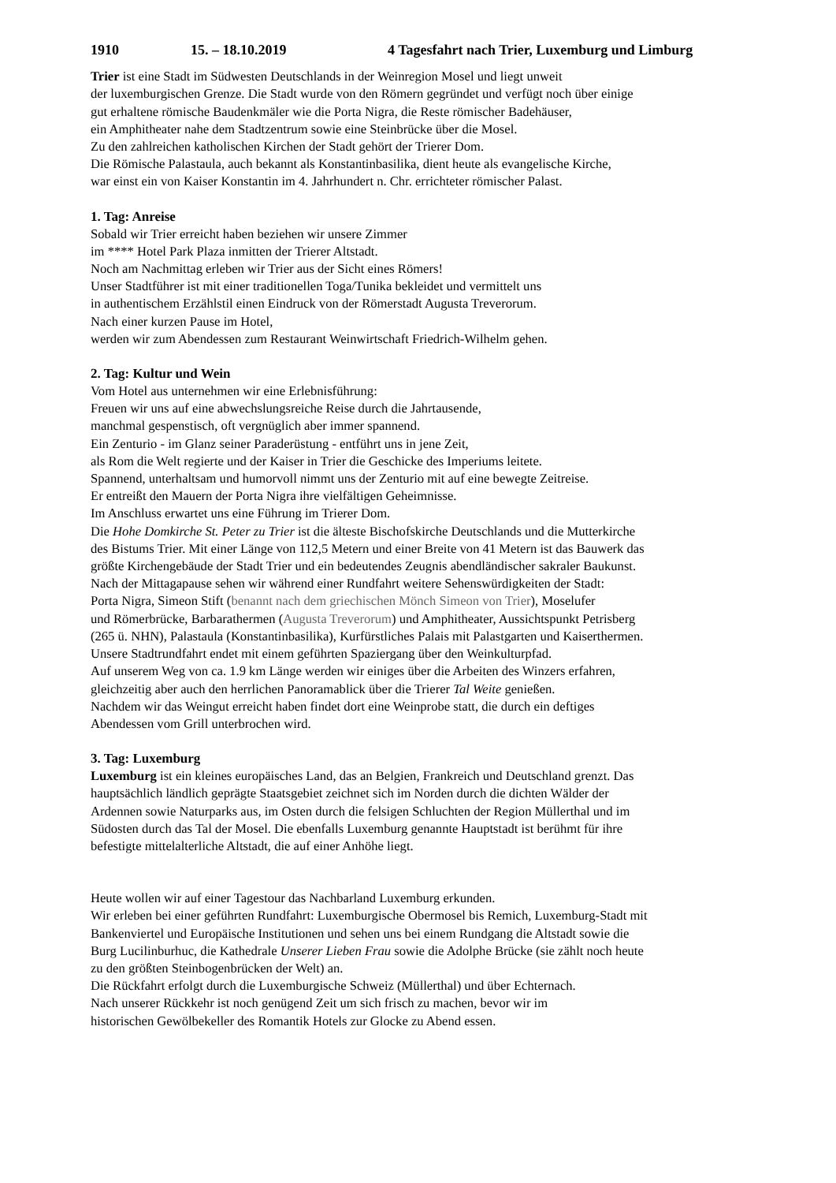1910 15. – 18.10.2019 4 Tagesfahrt nach Trier, Luxemburg und Limburg
Trier ist eine Stadt im Südwesten Deutschlands in der Weinregion Mosel und liegt unweit
der luxemburgischen Grenze. Die Stadt wurde von den Römern gegründet und verfügt noch über einige
gut erhaltene römische Baudenkmäler wie die Porta Nigra, die Reste römischer Badehäuser,
ein Amphitheater nahe dem Stadtzentrum sowie eine Steinbrücke über die Mosel.
Zu den zahlreichen katholischen Kirchen der Stadt gehört der Trierer Dom.
Die Römische Palastaula, auch bekannt als Konstantinbasilika, dient heute als evangelische Kirche,
war einst ein von Kaiser Konstantin im 4. Jahrhundert n. Chr. errichteter römischer Palast.
1. Tag: Anreise
Sobald wir Trier erreicht haben beziehen wir unsere Zimmer
im **** Hotel Park Plaza inmitten der Trierer Altstadt.
Noch am Nachmittag erleben wir Trier aus der Sicht eines Römers!
Unser Stadtführer ist mit einer traditionellen Toga/Tunika bekleidet und vermittelt uns
in authentischem Erzählstil einen Eindruck von der Römerstadt Augusta Treverorum.
Nach einer kurzen Pause im Hotel,
werden wir zum Abendessen zum Restaurant Weinwirtschaft Friedrich-Wilhelm gehen.
2. Tag: Kultur und Wein
Vom Hotel aus unternehmen wir eine Erlebnisführung:
Freuen wir uns auf eine abwechslungsreiche Reise durch die Jahrtausende,
manchmal gespenstisch, oft vergnüglich aber immer spannend.
Ein Zenturio - im Glanz seiner Paraderüstung - entführt uns in jene Zeit,
als Rom die Welt regierte und der Kaiser in Trier die Geschicke des Imperiums leitete.
Spannend, unterhaltsam und humorvoll nimmt uns der Zenturio mit auf eine bewegte Zeitreise.
Er entreißt den Mauern der Porta Nigra ihre vielfältigen Geheimnisse.
Im Anschluss erwartet uns eine Führung im Trierer Dom.
Die Hohe Domkirche St. Peter zu Trier ist die älteste Bischofskirche Deutschlands und die Mutterkirche
des Bistums Trier. Mit einer Länge von 112,5 Metern und einer Breite von 41 Metern ist das Bauwerk das
größte Kirchengebäude der Stadt Trier und ein bedeutendes Zeugnis abendländischer sakraler Baukunst.
Nach der Mittagapause sehen wir während einer Rundfahrt weitere Sehenswürdigkeiten der Stadt:
Porta Nigra, Simeon Stift (benannt nach dem griechischen Mönch Simeon von Trier), Moselufer
und Römerbrücke, Barbarathermen (Augusta Treverorum) und Amphitheater, Aussichtspunkt Petrisberg
(265 ü. NHN), Palastaula (Konstantinbasilika), Kurfürstliches Palais mit Palastgarten und Kaiserthermen.
Unsere Stadtrundfahrt endet mit einem geführten Spaziergang über den Weinkulturpfad.
Auf unserem Weg von ca. 1.9 km Länge werden wir einiges über die Arbeiten des Winzers erfahren,
gleichzeitig aber auch den herrlichen Panoramablick über die Trierer Tal Weite genießen.
Nachdem wir das Weingut erreicht haben findet dort eine Weinprobe statt, die durch ein deftiges
Abendessen vom Grill unterbrochen wird.
3. Tag: Luxemburg
Luxemburg ist ein kleines europäisches Land, das an Belgien, Frankreich und Deutschland grenzt. Das
hauptsächlich ländlich geprägte Staatsgebiet zeichnet sich im Norden durch die dichten Wälder der
Ardennen sowie Naturparks aus, im Osten durch die felsigen Schluchten der Region Müllerthal und im
Südosten durch das Tal der Mosel. Die ebenfalls Luxemburg genannte Hauptstadt ist berühmt für ihre
befestigte mittelalterliche Altstadt, die auf einer Anhöhe liegt.
Heute wollen wir auf einer Tagestour das Nachbarland Luxemburg erkunden.
Wir erleben bei einer geführten Rundfahrt: Luxemburgische Obermosel bis Remich, Luxemburg-Stadt mit
Bankenviertel und Europäische Institutionen und sehen uns bei einem Rundgang die Altstadt sowie die
Burg Lucilinburhuc, die Kathedrale Unserer Lieben Frau sowie die Adolphe Brücke (sie zählt noch heute
zu den größten Steinbogenbrücken der Welt) an.
Die Rückfahrt erfolgt durch die Luxemburgische Schweiz (Müllerthal) und über Echternach.
Nach unserer Rückkehr ist noch genügend Zeit um sich frisch zu machen, bevor wir im
historischen Gewölbekeller des Romantik Hotels zur Glocke zu Abend essen.